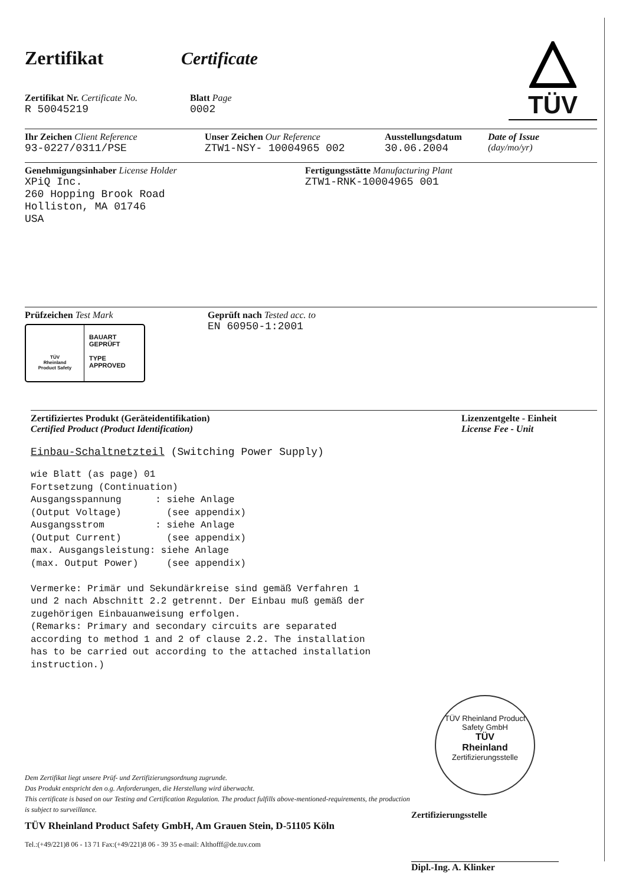Zertifikat
Certificate
Zertifikat Nr. Certificate No.
R 50045219
Blatt Page
0002
TÜV
Ihr Zeichen Client Reference
93-0227/0311/PSE
Unser Zeichen Our Reference
ZTW1-NSY- 10004965 002
Ausstellungsdatum
30.06.2004
Date of Issue
(day/mo/yr)
Genehmigungsinhaber License Holder
XPiQ Inc.
260 Hopping Brook Road
Holliston, MA 01746
USA
Fertigungsstätte Manufacturing Plant
ZTW1-RNK-10004965 001
Prüfzeichen Test Mark
TÜV
Rheinland
Product Safety
BAUART
GEPRÜFT
TYPE
APPROVED
Geprüft nach Tested acc. to
EN 60950-1:2001
Zertifiziertes Produkt (Geräteidentifikation)
Certified Product (Product Identification)
Lizenzentgelte - Einheit
License Fee - Unit
Einbau-Schaltnetzteil (Switching Power Supply)
wie Blatt (as page) 01
Fortsetzung (Continuation)
Ausgangsspannung      : siehe Anlage
(Output Voltage)        (see appendix)
Ausgangsstrom         : siehe Anlage
(Output Current)        (see appendix)
max. Ausgangsleistung: siehe Anlage
(max. Output Power)     (see appendix)

Vermerke: Primär und Sekundärkreise sind gemäß Verfahren 1
und 2 nach Abschnitt 2.2 getrennt. Der Einbau muß gemäß der
zugehörigen Einbauanweisung erfolgen.
(Remarks: Primary and secondary circuits are separated
according to method 1 and 2 of clause 2.2. The installation
has to be carried out according to the attached installation
instruction.)
Dem Zertifikat liegt unsere Prüf- und Zertifizierungsordnung zugrunde.
Das Produkt entspricht den o.g. Anforderungen, die Herstellung wird überwacht.
This certificate is based on our Testing and Certification Regulation. The product fulfills above-mentioned-requirements, the production is subject to surveillance.
TÜV Rheinland Product Safety GmbH, Am Grauen Stein, D-51105 Köln
Tel.:(+49/221)8 06 - 13 71 Fax:(+49/221)8 06 - 39 35 e-mail: Althofff@de.tuv.com
TÜV Rheinland Product Safety GmbH
TÜV
Rheinland
Zertifizierungsstelle
Zertifizierungsstelle
Dipl.-Ing. A. Klinker